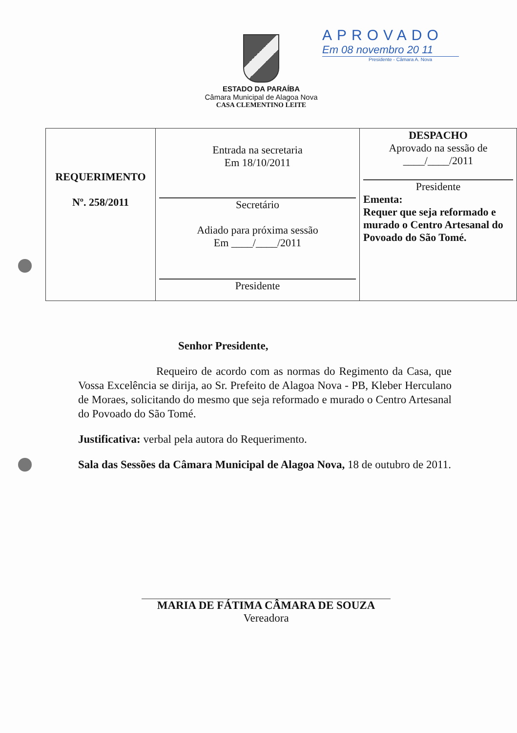ESTADO DA PARAÍBA
Câmara Municipal de Alagoa Nova
CASA CLEMENTINO LEITE
APROVADO
Em 08 novembro 20 11
Presidente - Câmara A. Nova
| REQUERIMENTO Nº. 258/2011 | Entrada na secretaria Em 18/10/2011 Secretário Adiado para próxima sessão Em ____/____/2011 Presidente | DESPACHO Aprovado na sessão de ____/____/2011 Presidente Ementa: Requer que seja reformado e murado o Centro Artesanal do Povoado do São Tomé. |
Senhor Presidente,
Requeiro de acordo com as normas do Regimento da Casa, que Vossa Excelência se dirija, ao Sr. Prefeito de Alagoa Nova - PB, Kleber Herculano de Moraes, solicitando do mesmo que seja reformado e murado o Centro Artesanal do Povoado do São Tomé.
Justificativa: verbal pela autora do Requerimento.
Sala das Sessões da Câmara Municipal de Alagoa Nova, 18 de outubro de 2011.
MARIA DE FÁTIMA CÂMARA DE SOUZA
Vereadora